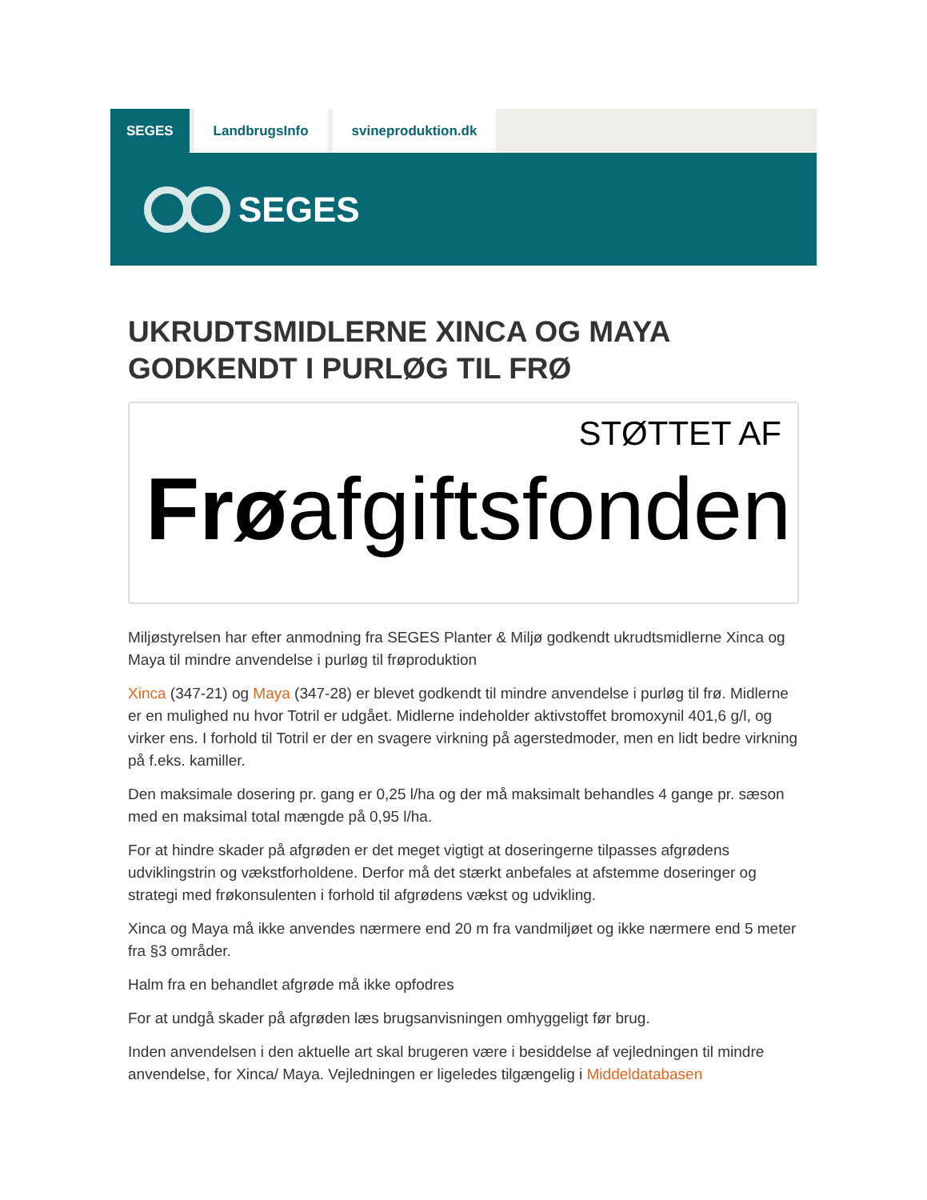SEGES LandbrugsInfo svineproduktion.dk
SEGES
UKRUDTSMIDLERNE XINCA OG MAYA GODKENDT I PURLØG TIL FRØ
STØTTET AF
Frøafgiftsfonden
Miljøstyrelsen har efter anmodning fra SEGES Planter & Miljø godkendt ukrudtsmidlerne Xinca og Maya til mindre anvendelse i purløg til frøproduktion
Xinca (347-21) og Maya (347-28) er blevet godkendt til mindre anvendelse i purløg til frø. Midlerne er en mulighed nu hvor Totril er udgået. Midlerne indeholder aktivstoffet bromoxynil 401,6 g/l, og virker ens. I forhold til Totril er der en svagere virkning på agerstedmoder, men en lidt bedre virkning på f.eks. kamiller.
Den maksimale dosering pr. gang er 0,25 l/ha og der må maksimalt behandles 4 gange pr. sæson med en maksimal total mængde på 0,95 l/ha.
For at hindre skader på afgrøden er det meget vigtigt at doseringerne tilpasses afgrødens udviklingstrin og vækstforholdene. Derfor må det stærkt anbefales at afstemme doseringer og strategi med frøkonsulenten i forhold til afgrødens vækst og udvikling.
Xinca og Maya må ikke anvendes nærmere end 20 m fra vandmiljøet og ikke nærmere end 5 meter fra §3 områder.
Halm fra en behandlet afgrøde må ikke opfodres
For at undgå skader på afgrøden læs brugsanvisningen omhyggeligt før brug.
Inden anvendelsen i den aktuelle art skal brugeren være i besiddelse af vejledningen til mindre anvendelse, for Xinca/ Maya. Vejledningen er ligeledes tilgængelig i Middeldatabasen